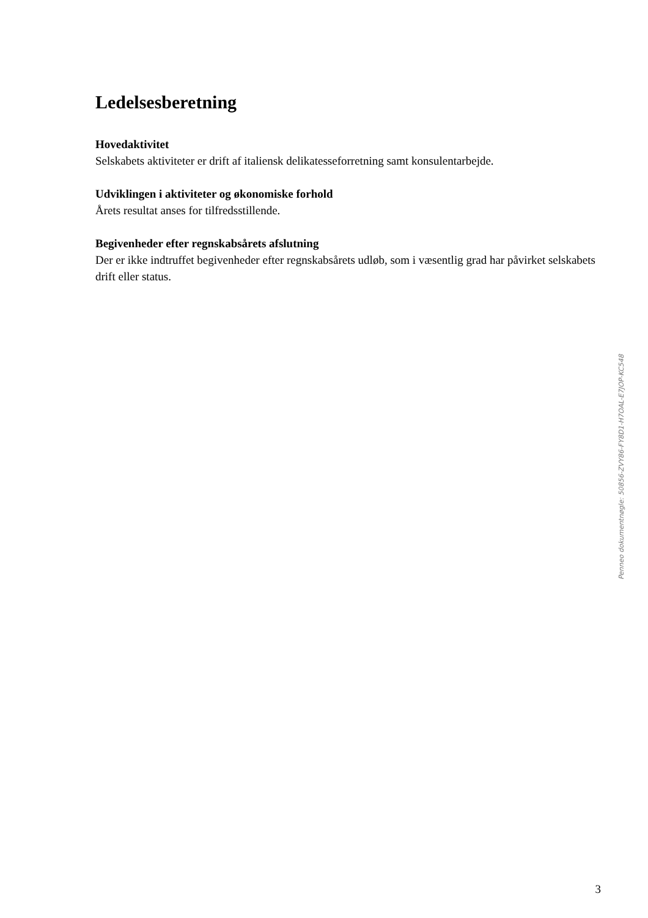Ledelsesberetning
Hovedaktivitet
Selskabets aktiviteter er drift af italiensk delikatesseforretning samt konsulentarbejde.
Udviklingen i aktiviteter og økonomiske forhold
Årets resultat anses for tilfredsstillende.
Begivenheder efter regnskabsårets afslutning
Der er ikke indtruffet begivenheder efter regnskabsårets udløb, som i væsentlig grad har påvirket selskabets drift eller status.
Penneo dokumentnøgle: 50856-ZVY86-FY8D1-H7OAL-E7JOP-KC548
3